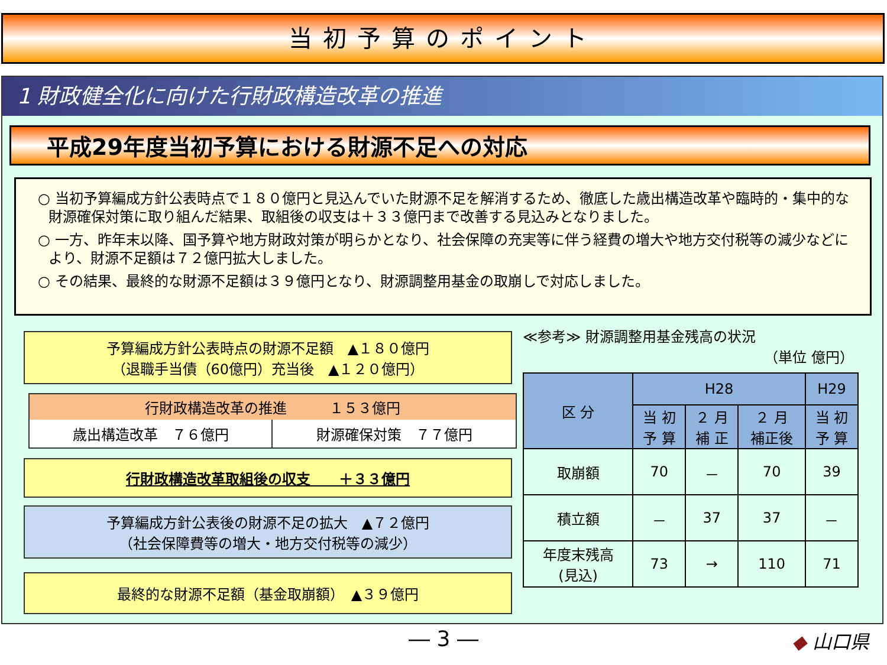当初予算のポイント
1 財政健全化に向けた行財政構造改革の推進
平成29年度当初予算における財源不足への対応
○ 当初予算編成方針公表時点で１８０億円と見込んでいた財源不足を解消するため、徹底した歳出構造改革や臨時的・集中的な財源確保対策に取り組んだ結果、取組後の収支は＋３３億円まで改善する見込みとなりました。
○ 一方、昨年末以降、国予算や地方財政対策が明らかとなり、社会保障の充実等に伴う経費の増大や地方交付税等の減少などにより、財源不足額は７２億円拡大しました。
○ その結果、最終的な財源不足額は３９億円となり、財源調整用基金の取崩しで対応しました。
予算編成方針公表時点の財源不足額　▲１８０億円
（退職手当債（60億円）充当後　▲１２０億円）
行財政構造改革の推進　　　１５３億円
歳出構造改革　７６億円
財源確保対策　７７億円
行財政構造改革取組後の収支　　＋３３億円
予算編成方針公表後の財源不足の拡大　▲７２億円
（社会保障費等の増大・地方交付税等の減少）
最終的な財源不足額（基金取崩額）　▲３９億円
≪参考≫ 財源調整用基金残高の状況
（単位 億円）
| 区 分 | H28 | | | H29 |
| --- | --- | --- | --- | --- |
| | 当 初 予 算 | ２ 月 補 正 | ２ 月 補正後 | 当 初 予 算 |
| 取崩額 | 70 | － | 70 | 39 |
| 積立額 | － | 37 | 37 | － |
| 年度末残高 (見込) | 73 | → | 110 | 71 |
― 3 ― ◆ 山口県